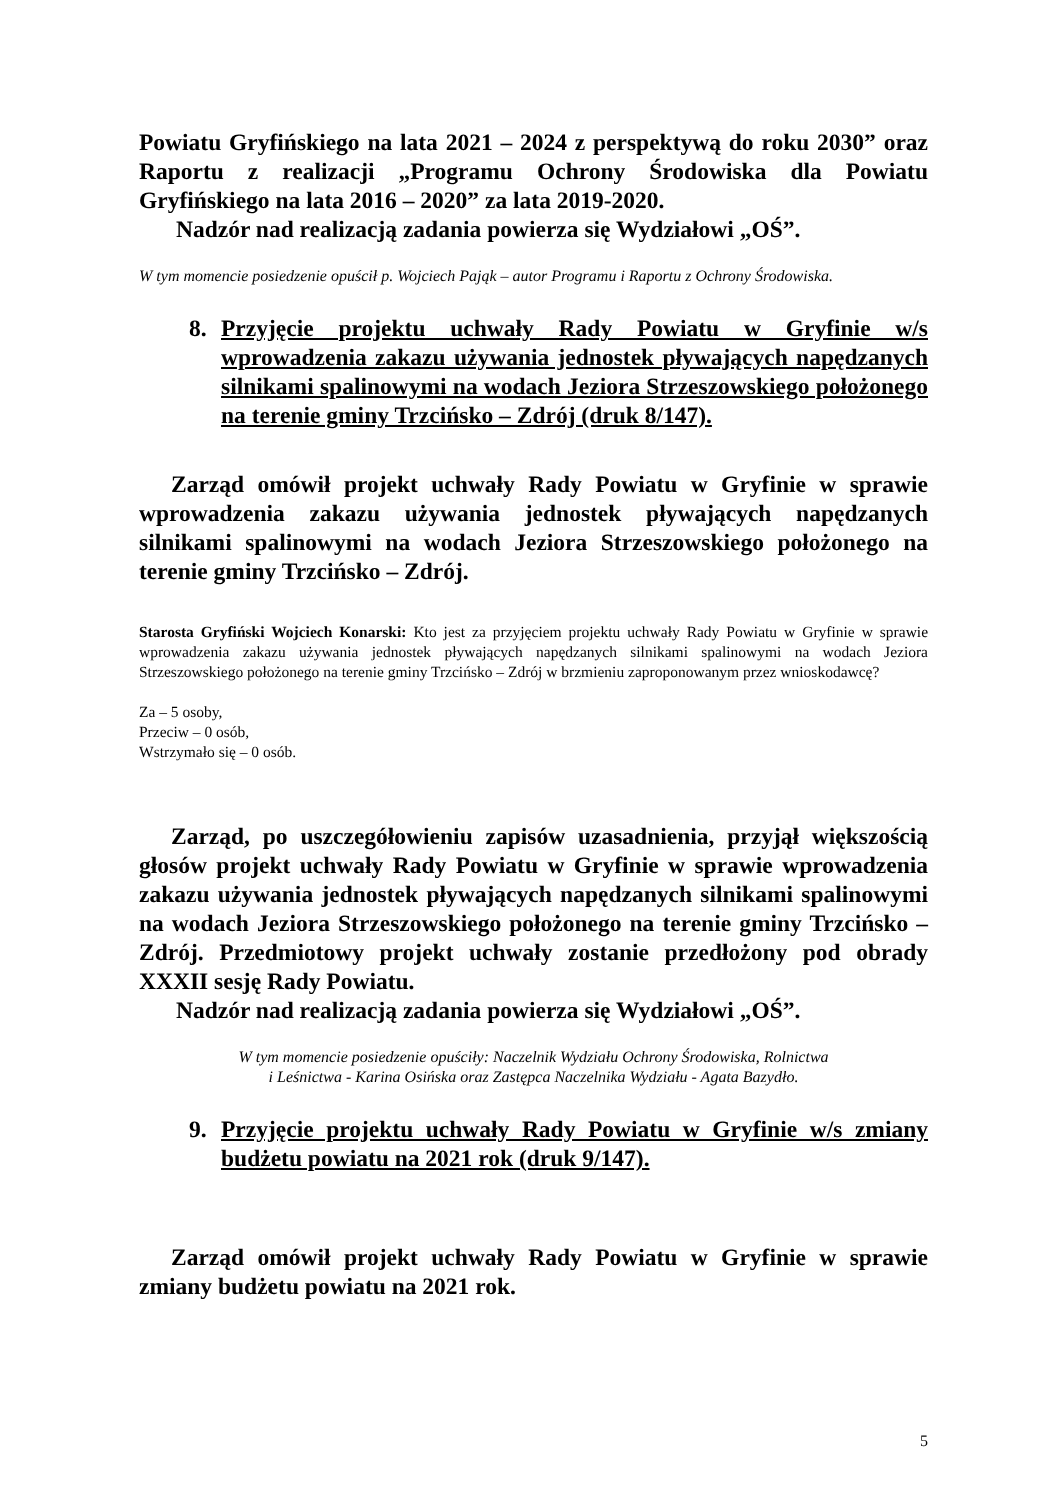Powiatu Gryfińskiego na lata 2021 – 2024 z perspektywą do roku 2030” oraz Raportu z realizacji „Programu Ochrony Środowiska dla Powiatu Gryfińskiego na lata 2016 – 2020” za lata 2019-2020.
Nadzór nad realizacją zadania powierza się Wydziałowi „OŚ”.
W tym momencie posiedzenie opuścił p. Wojciech Pająk – autor Programu i Raportu z Ochrony Środowiska.
8. Przyjęcie projektu uchwały Rady Powiatu w Gryfinie w/s wprowadzenia zakazu używania jednostek pływających napędzanych silnikami spalinowymi na wodach Jeziora Strzeszowskiego położonego na terenie gminy Trzcińsko – Zdrój (druk 8/147).
Zarząd omówił projekt uchwały Rady Powiatu w Gryfinie w sprawie wprowadzenia zakazu używania jednostek pływających napędzanych silnikami spalinowymi na wodach Jeziora Strzeszowskiego położonego na terenie gminy Trzcińsko – Zdrój.
Starosta Gryfiński Wojciech Konarski: Kto jest za przyjęciem projektu uchwały Rady Powiatu w Gryfinie w sprawie wprowadzenia zakazu używania jednostek pływających napędzanych silnikami spalinowymi na wodach Jeziora Strzeszowskiego położonego na terenie gminy Trzcińsko – Zdrój w brzmieniu zaproponowanym przez wnioskodawcę?
Za – 5 osoby,
Przeciw – 0 osób,
Wstrzymało się – 0 osób.
Zarząd, po uszczegółowieniu zapisów uzasadnienia, przyjął większością głosów projekt uchwały Rady Powiatu w Gryfinie w sprawie wprowadzenia zakazu używania jednostek pływających napędzanych silnikami spalinowymi na wodach Jeziora Strzeszowskiego położonego na terenie gminy Trzcińsko – Zdrój. Przedmiotowy projekt uchwały zostanie przedłożony pod obrady XXXII sesję Rady Powiatu.
Nadzór nad realizacją zadania powierza się Wydziałowi „OŚ”.
W tym momencie posiedzenie opuściły: Naczelnik Wydziału Ochrony Środowiska, Rolnictwa
i Leśnictwa - Karina Osińska oraz Zastępca Naczelnika Wydziału - Agata Bazydło.
9. Przyjęcie projektu uchwały Rady Powiatu w Gryfinie w/s zmiany budżetu powiatu na 2021 rok (druk 9/147).
Zarząd omówił projekt uchwały Rady Powiatu w Gryfinie w sprawie zmiany budżetu powiatu na 2021 rok.
5